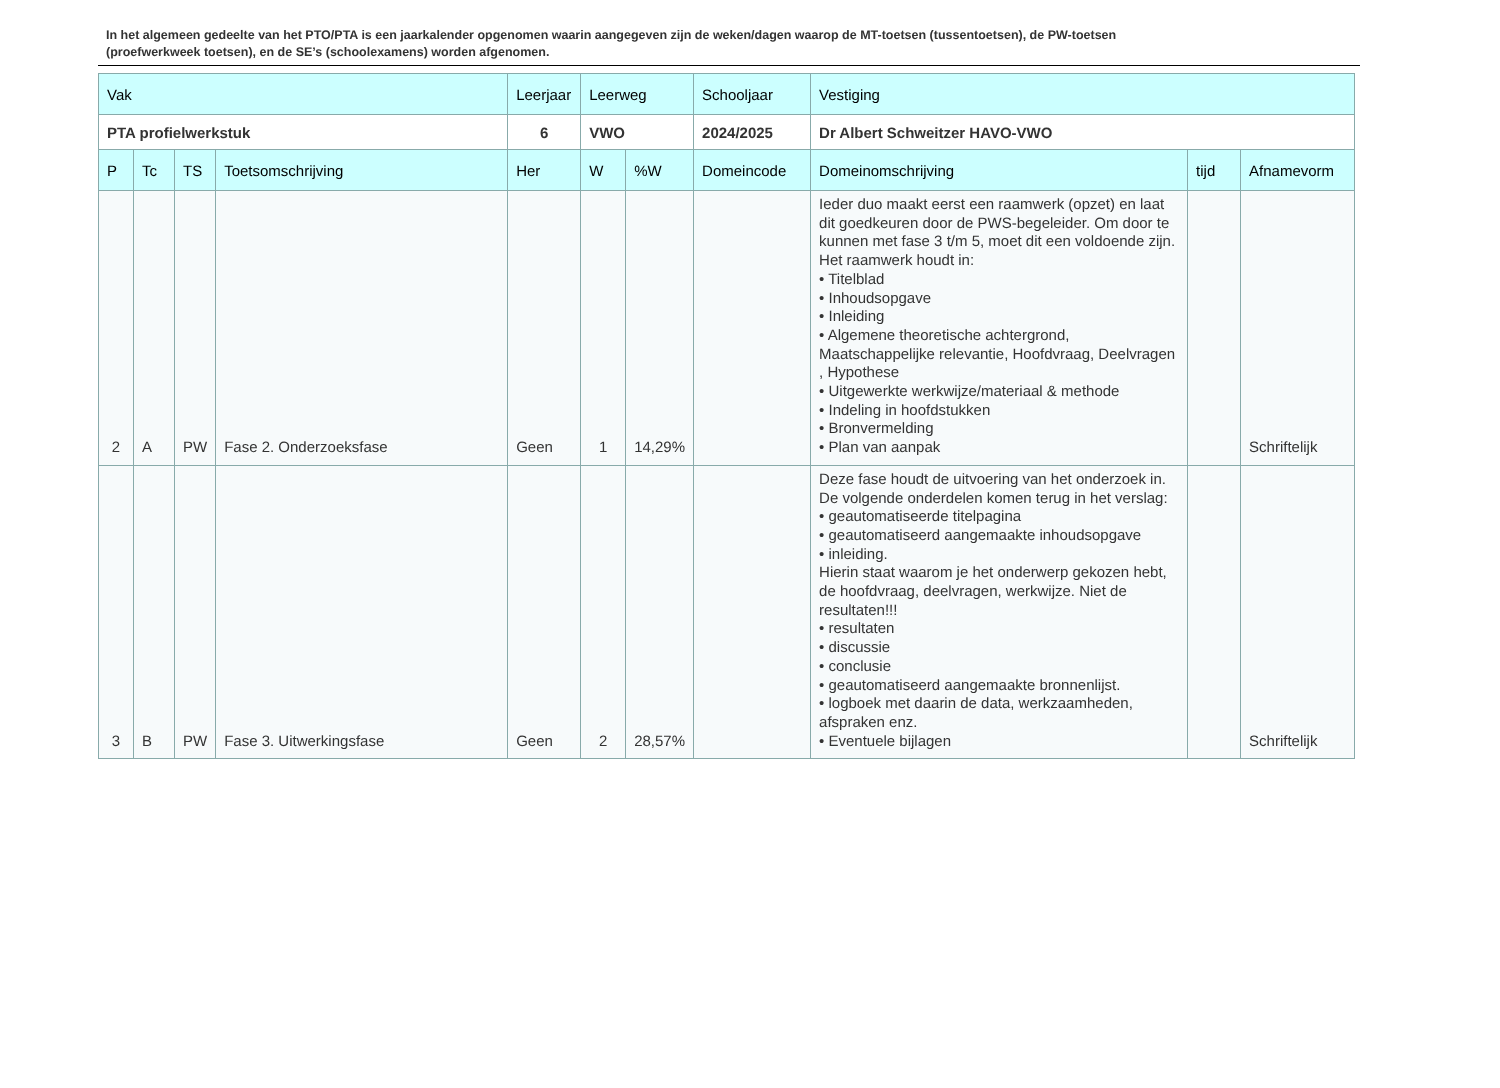In het algemeen gedeelte van het PTO/PTA is een jaarkalender opgenomen waarin aangegeven zijn de weken/dagen waarop de MT-toetsen (tussentoetsen), de PW-toetsen (proefwerkweek toetsen), en de SE’s (schoolexamens) worden afgenomen.
| Vak | | | | Leerjaar | Leerweg | | Schooljaar | Vestiging | | |
| --- | --- | --- | --- | --- | --- | --- | --- | --- | --- | --- |
| PTA profielwerkstuk | | | | 6 | VWO | | 2024/2025 | Dr Albert Schweitzer HAVO-VWO | | |
| P | Tc | TS | Toetsomschrijving | Her | W | %W | Domeincode | Domeinomschrijving | tijd | Afnamevorm |
| 2 | A | PW | Fase 2. Onderzoeksfase | Geen | 1 | 14,29% | | Ieder duo maakt eerst een raamwerk (opzet) en laat dit goedkeuren door de PWS-begeleider. Om door te kunnen met fase 3 t/m 5, moet dit een voldoende zijn. Het raamwerk houdt in: • Titelblad • Inhoudsopgave • Inleiding • Algemene theoretische achtergrond, Maatschappelijke relevantie, Hoofdvraag, Deelvragen , Hypothese • Uitgewerkte werkwijze/materiaal & methode • Indeling in hoofdstukken • Bronvermelding • Plan van aanpak | | Schriftelijk |
| 3 | B | PW | Fase 3. Uitwerkingsfase | Geen | 2 | 28,57% | | Deze fase houdt de uitvoering van het onderzoek in. De volgende onderdelen komen terug in het verslag: • geautomatiseerde titelpagina • geautomatiseerd aangemaakte inhoudsopgave • inleiding. Hierin staat waarom je het onderwerp gekozen hebt, de hoofdvraag, deelvragen, werkwijze. Niet de resultaten!!! • resultaten • discussie • conclusie • geautomatiseerd aangemaakte bronnenlijst. • logboek met daarin de data, werkzaamheden, afspraken enz. • Eventuele bijlagen | | Schriftelijk |